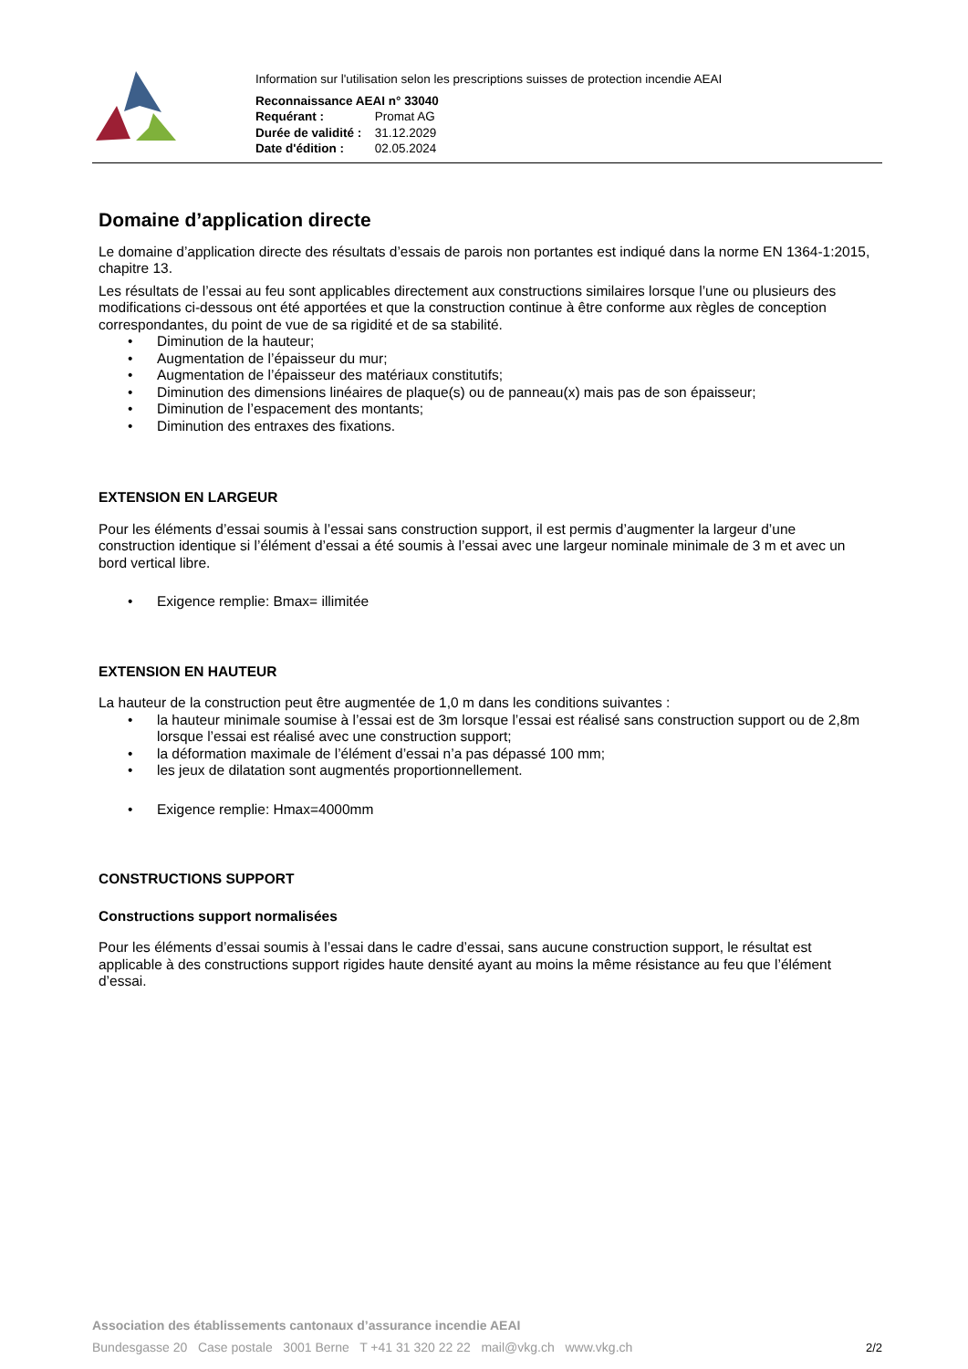Information sur l'utilisation selon les prescriptions suisses de protection incendie AEAI
Reconnaissance AEAI n° 33040
Requérant : Promat AG
Durée de validité : 31.12.2029
Date d'édition : 02.05.2024
Domaine d’application directe
Le domaine d’application directe des résultats d’essais de parois non portantes est indiqué dans la norme EN 1364-1:2015, chapitre 13.
Les résultats de l’essai au feu sont applicables directement aux constructions similaires lorsque l’une ou plusieurs des modifications ci-dessous ont été apportées et que la construction continue à être conforme aux règles de conception correspondantes, du point de vue de sa rigidité et de sa stabilité.
• Diminution de la hauteur;
• Augmentation de l’épaisseur du mur;
• Augmentation de l’épaisseur des matériaux constitutifs;
• Diminution des dimensions linéaires de plaque(s) ou de panneau(x) mais pas de son épaisseur;
• Diminution de l’espacement des montants;
• Diminution des entraxes des fixations.
EXTENSION EN LARGEUR
Pour les éléments d’essai soumis à l’essai sans construction support, il est permis d’augmenter la largeur d’une construction identique si l’élément d’essai a été soumis à l’essai avec une largeur nominale minimale de 3 m et avec un bord vertical libre.
• Exigence remplie: Bmax= illimitée
EXTENSION EN HAUTEUR
La hauteur de la construction peut être augmentée de 1,0 m dans les conditions suivantes :
• la hauteur minimale soumise à l’essai est de 3m lorsque l’essai est réalisé sans construction support ou de 2,8m lorsque l’essai est réalisé avec une construction support;
• la déformation maximale de l’élément d’essai n’a pas dépassé 100 mm;
• les jeux de dilatation sont augmentés proportionnellement.
• Exigence remplie: Hmax=4000mm
CONSTRUCTIONS SUPPORT
Constructions support normalisées
Pour les éléments d’essai soumis à l’essai dans le cadre d’essai, sans aucune construction support, le résultat est applicable à des constructions support rigides haute densité ayant au moins la même résistance au feu que l’élément d’essai.
Association des établissements cantonaux d’assurance incendie AEAI
Bundesgasse 20 Case postale 3001 Berne T +41 31 320 22 22 mail@vkg.ch www.vkg.ch
2/2